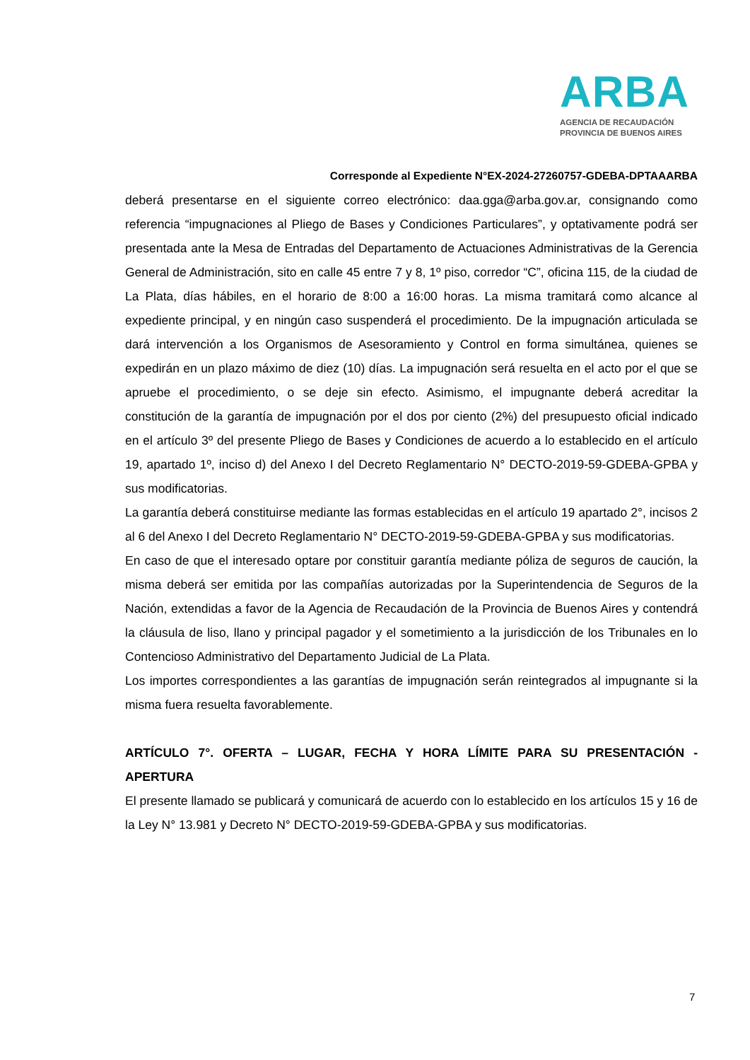ARBA
AGENCIA DE RECAUDACIÓN
PROVINCIA DE BUENOS AIRES
Corresponde al Expediente N°EX-2024-27260757-GDEBA-DPTAAARBA
deberá presentarse en el siguiente correo electrónico: daa.gga@arba.gov.ar, consignando como referencia “impugnaciones al Pliego de Bases y Condiciones Particulares”, y optativamente podrá ser presentada ante la Mesa de Entradas del Departamento de Actuaciones Administrativas de la Gerencia General de Administración, sito en calle 45 entre 7 y 8, 1º piso, corredor “C”, oficina 115, de la ciudad de La Plata, días hábiles, en el horario de 8:00 a 16:00 horas. La misma tramitará como alcance al expediente principal, y en ningún caso suspenderá el procedimiento. De la impugnación articulada se dará intervención a los Organismos de Asesoramiento y Control en forma simultánea, quienes se expedirán en un plazo máximo de diez (10) días. La impugnación será resuelta en el acto por el que se apruebe el procedimiento, o se deje sin efecto. Asimismo, el impugnante deberá acreditar la constitución de la garantía de impugnación por el dos por ciento (2%) del presupuesto oficial indicado en el artículo 3º del presente Pliego de Bases y Condiciones de acuerdo a lo establecido en el artículo 19, apartado 1º, inciso d) del Anexo I del Decreto Reglamentario N° DECTO-2019-59-GDEBA-GPBA y sus modificatorias.
La garantía deberá constituirse mediante las formas establecidas en el artículo 19 apartado 2°, incisos 2 al 6 del Anexo I del Decreto Reglamentario N° DECTO-2019-59-GDEBA-GPBA y sus modificatorias.
En caso de que el interesado optare por constituir garantía mediante póliza de seguros de caución, la misma deberá ser emitida por las compañías autorizadas por la Superintendencia de Seguros de la Nación, extendidas a favor de la Agencia de Recaudación de la Provincia de Buenos Aires y contendrá la cláusula de liso, llano y principal pagador y el sometimiento a la jurisdicción de los Tribunales en lo Contencioso Administrativo del Departamento Judicial de La Plata.
Los importes correspondientes a las garantías de impugnación serán reintegrados al impugnante si la misma fuera resuelta favorablemente.
ARTÍCULO 7°. OFERTA – LUGAR, FECHA Y HORA LÍMITE PARA SU PRESENTACIÓN - APERTURA
El presente llamado se publicará y comunicará de acuerdo con lo establecido en los artículos 15 y 16 de la Ley N° 13.981 y Decreto N° DECTO-2019-59-GDEBA-GPBA y sus modificatorias.
7